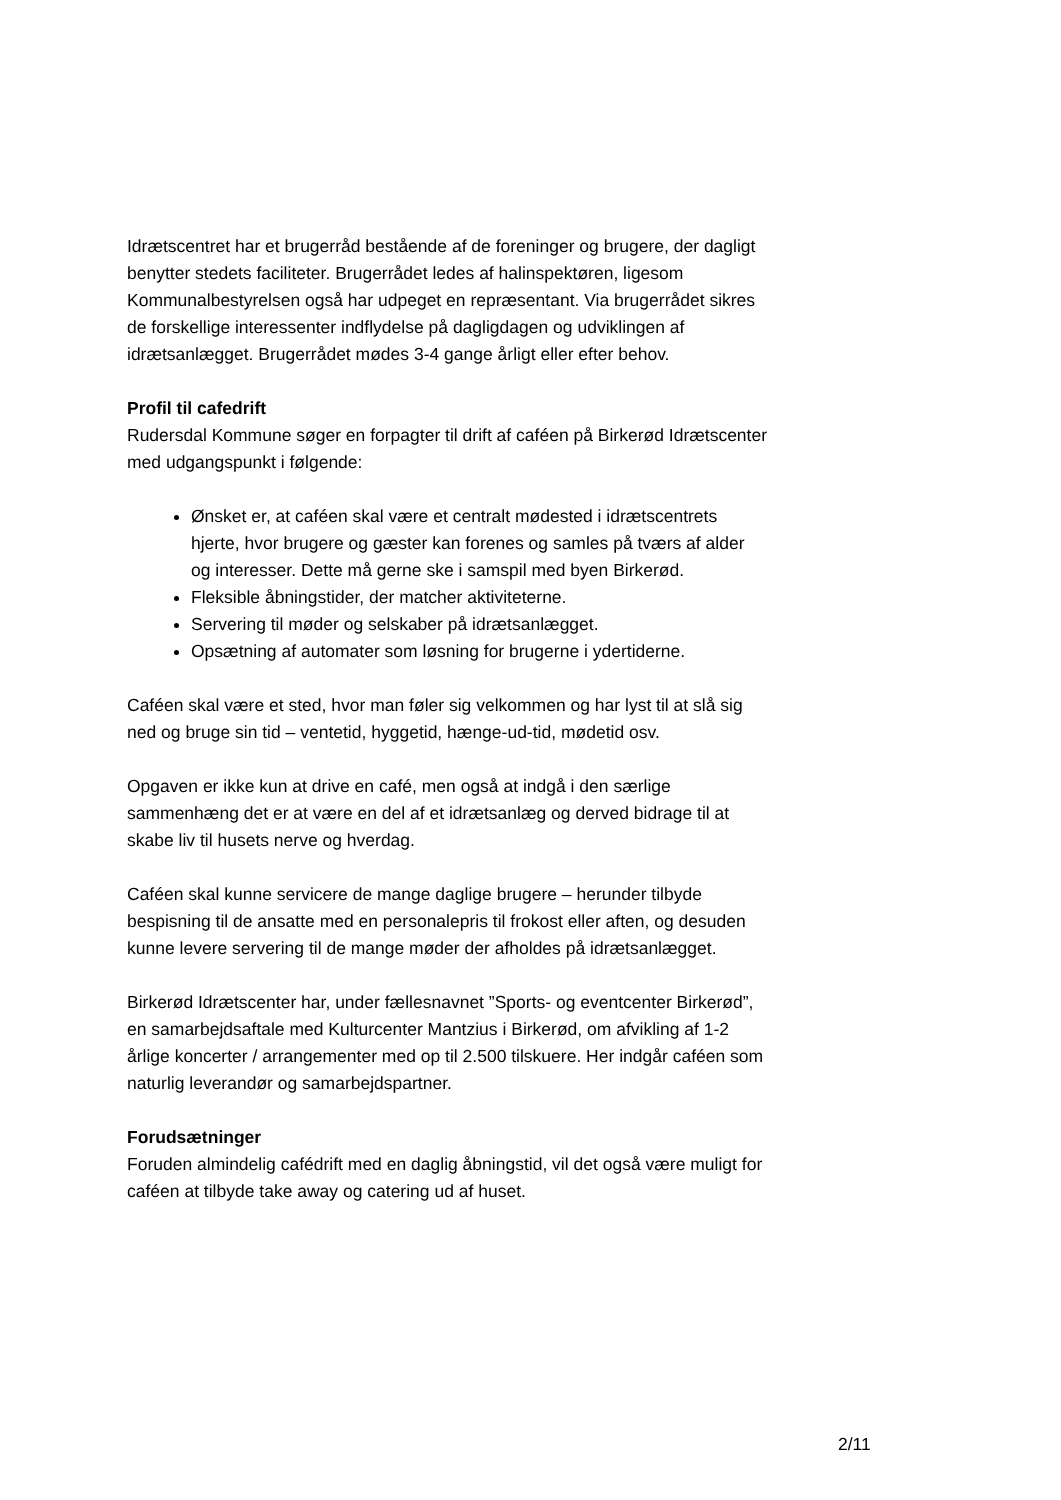Idrætscentret har et brugerråd bestående af de foreninger og brugere, der dagligt benytter stedets faciliteter. Brugerrådet ledes af halinspektø­ren, ligesom Kommunalbestyrelsen også har udpeget en repræsentant. Via brugerrådet sikres de forskellige interessenter indflydelse på daglig­dagen og udviklingen af idrætsanlægget. Brugerrådet mødes 3-4 gange årligt eller efter behov.
Profil til cafedrift
Rudersdal Kommune søger en forpagter til drift af caféen på Birkerød Idrætscenter med udgangspunkt i følgende:
Ønsket er, at caféen skal være et centralt mødested i idrætscen­trets hjerte, hvor brugere og gæster kan forenes og samles på tværs af alder og interesser. Dette må gerne ske i samspil med byen Birkerød.
Fleksible åbningstider, der matcher aktiviteterne.
Servering til møder og selskaber på idrætsanlægget.
Opsætning af automater som løsning for brugerne i ydertiderne.
Caféen skal være et sted, hvor man føler sig velkommen og har lyst til at slå sig ned og bruge sin tid – ventetid, hyggetid, hænge-ud-tid, mødetid osv.
Opgaven er ikke kun at drive en café, men også at indgå i den særlige sammenhæng det er at være en del af et idrætsanlæg og derved bi­drage til at skabe liv til husets nerve og hverdag.
Caféen skal kunne servicere de mange daglige brugere – herunder til­byde bespisning til de ansatte med en personalepris til frokost eller af­ten, og desuden kunne levere servering til de mange møder der afhol­des på idrætsanlægget.
Birkerød Idrætscenter har, under fællesnavnet ”Sports- og eventcenter Birkerød”, en samarbejdsaftale med Kulturcenter Mantzius i Birkerød, om afvikling af 1-2 årlige koncerter / arrangementer med op til 2.500 til­skuere. Her indgår caféen som naturlig leverandør og samarbejdspart­ner.
Forudsætninger
Foruden almindelig cafédrift med en daglig åbningstid, vil det også være muligt for caféen at tilbyde take away og catering ud af huset.
2/11